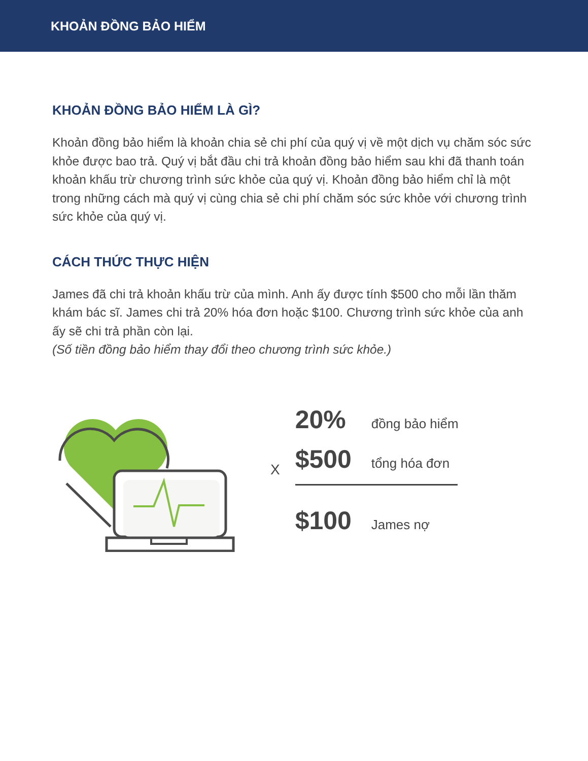KHOẢN ĐỒNG BẢO HIỂM
KHOẢN ĐỒNG BẢO HIỂM LÀ GÌ?
Khoản đồng bảo hiểm là khoản chia sẻ chi phí của quý vị về một dịch vụ chăm sóc sức khỏe được bao trả. Quý vị bắt đầu chi trả khoản đồng bảo hiểm sau khi đã thanh toán khoản khấu trừ chương trình sức khỏe của quý vị. Khoản đồng bảo hiểm chỉ là một trong những cách mà quý vị cùng chia sẻ chi phí chăm sóc sức khỏe với chương trình sức khỏe của quý vị.
CÁCH THỨC THỰC HIỆN
James đã chi trả khoản khấu trừ của mình. Anh ấy được tính $500 cho mỗi lần thăm khám bác sĩ. James chi trả 20% hóa đơn hoặc $100. Chương trình sức khỏe của anh ấy sẽ chi trả phần còn lại.
(Số tiền đồng bảo hiểm thay đổi theo chương trình sức khỏe.)
X
20% đồng bảo hiểm
$500 tổng hóa đơn
$100 James nợ